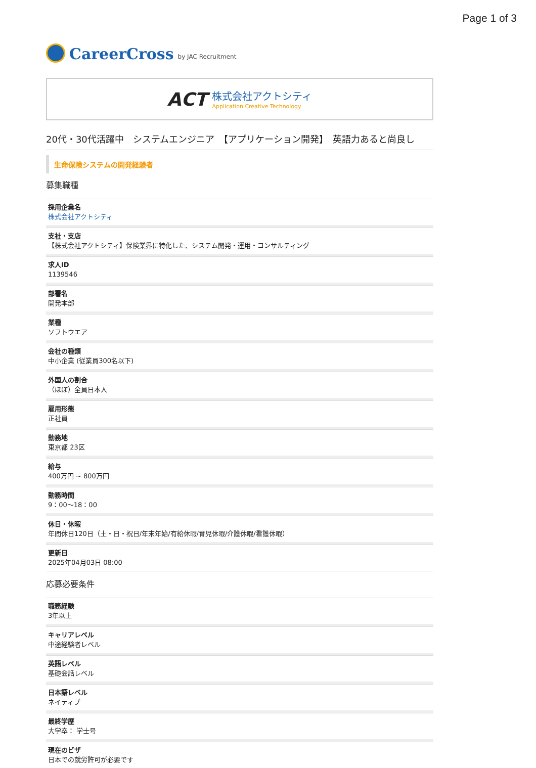Page 1 of 3
CareerCross by JAC Recruitment
ACT
株式会社アクトシティ
Application Creative Technology
20代・30代活躍中　システムエンジニア　【アプリケーション開発】　英語力あると尚良し
生命保険システムの開発経験者
募集職種
採用企業名
株式会社アクトシティ
支社・支店
【株式会社アクトシティ】保険業界に特化した、システム開発・運用・コンサルティング
求人ID
1139546
部署名
開発本部
業種
ソフトウエア
会社の種類
中小企業 (従業員300名以下)
外国人の割合
（ほぼ）全員日本人
雇用形態
正社員
勤務地
東京都 23区
給与
400万円 ~ 800万円
勤務時間
9：00〜18：00
休日・休暇
年間休日120日（土・日・祝日/年末年始/有給休暇/育児休暇/介護休暇/看護休暇）
更新日
2025年04月03日 08:00
応募必要条件
職務経験
3年以上
キャリアレベル
中途経験者レベル
英語レベル
基礎会話レベル
日本語レベル
ネイティブ
最終学歴
大学卒： 学士号
現在のビザ
日本での就労許可が必要です